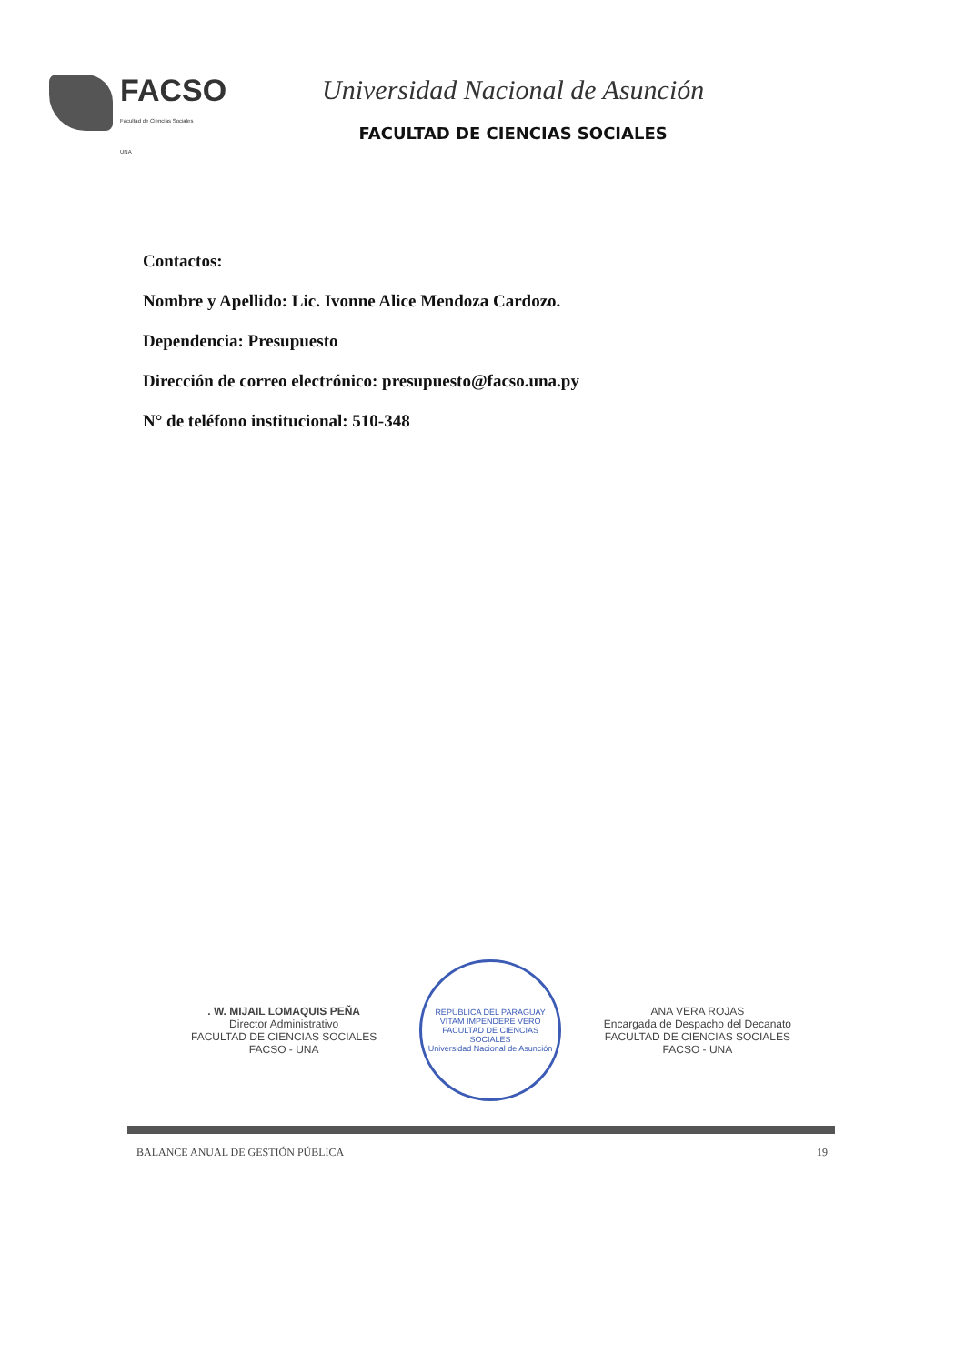FACSO
Facultad de Ciencias Sociales
UNA
Universidad Nacional de Asunción
FACULTAD DE CIENCIAS SOCIALES
Contactos:
Nombre y Apellido: Lic. Ivonne Alice Mendoza Cardozo.
Dependencia: Presupuesto
Dirección de correo electrónico: presupuesto@facso.una.py
N° de teléfono institucional: 510-348
. W. MIJAIL LOMAQUIS PEÑA
Director Administrativo
FACULTAD DE CIENCIAS SOCIALES
FACSO - UNA
REPÚBLICA DEL PARAGUAY
VITAM IMPENDERE VERO
FACULTAD DE CIENCIAS SOCIALES
Universidad Nacional de Asunción
ANA VERA ROJAS
Encargada de Despacho del Decanato
FACULTAD DE CIENCIAS SOCIALES
FACSO - UNA
BALANCE ANUAL DE GESTIÓN PÚBLICA 19